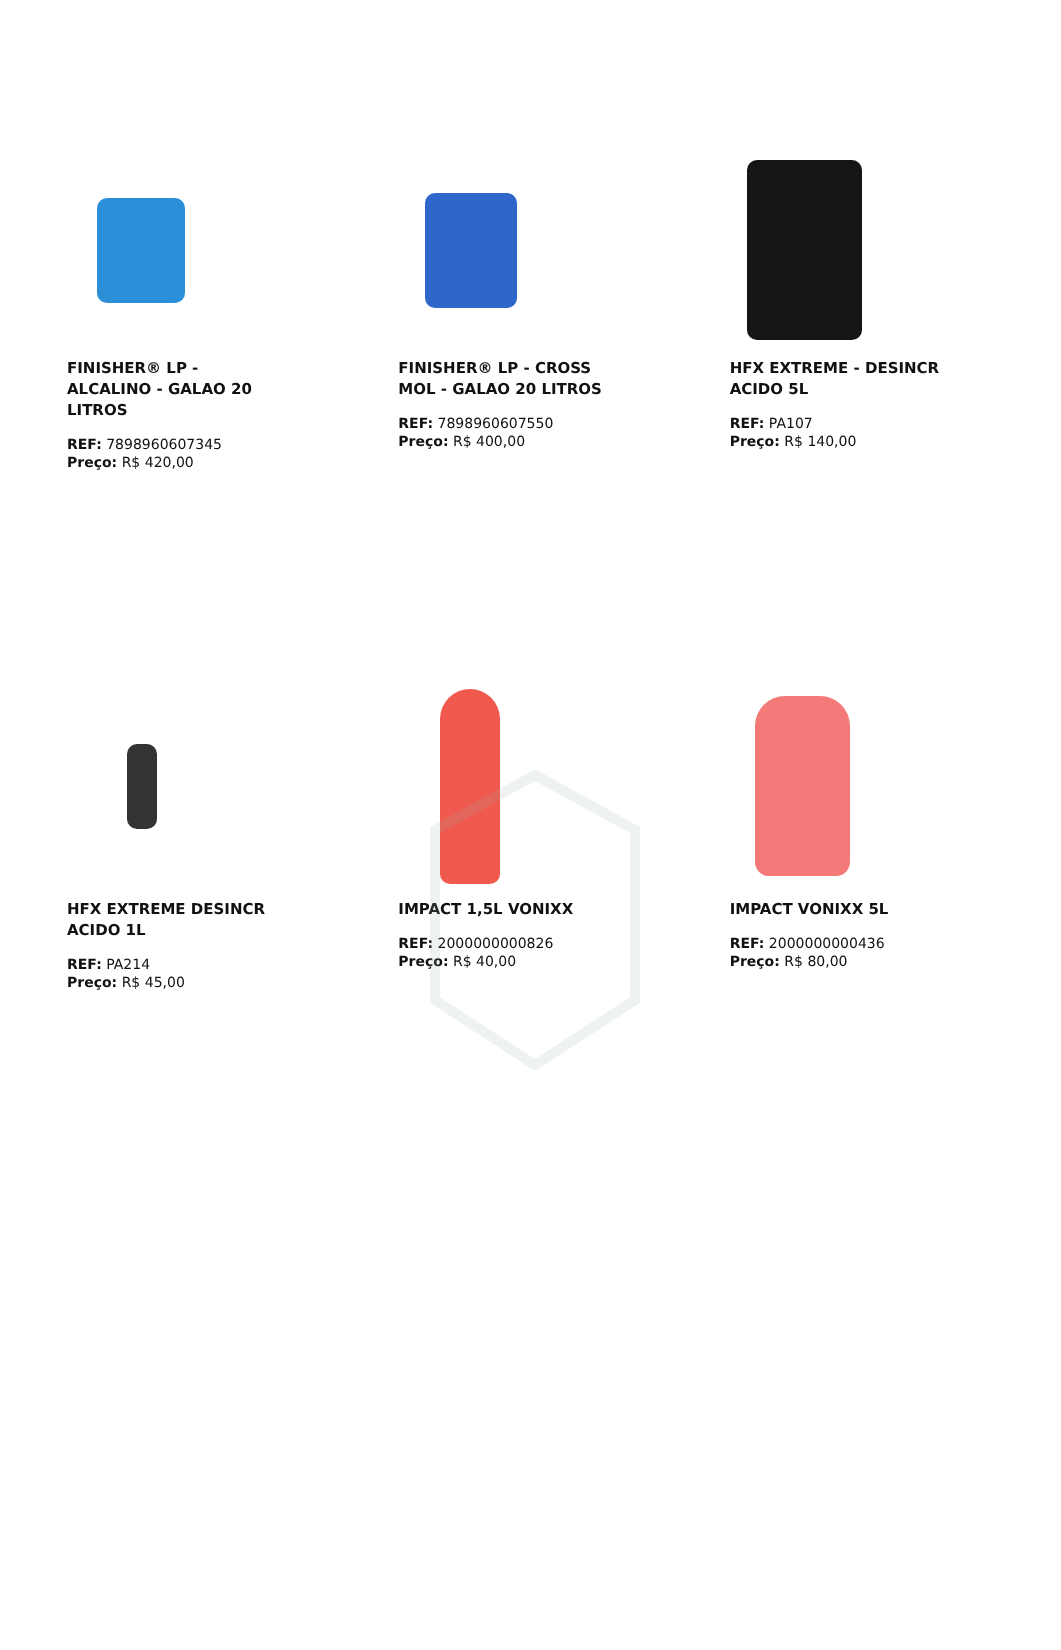FINISHER® LP - ALCALINO - GALAO 20 LITROS
REF: 7898960607345
Preço: R$ 420,00
FINISHER® LP - CROSS MOL - GALAO 20 LITROS
REF: 7898960607550
Preço: R$ 400,00
HFX EXTREME - DESINCR ACIDO 5L
REF: PA107
Preço: R$ 140,00
HFX EXTREME DESINCR ACIDO 1L
REF: PA214
Preço: R$ 45,00
IMPACT 1,5L VONIXX
REF: 2000000000826
Preço: R$ 40,00
IMPACT VONIXX 5L
REF: 2000000000436
Preço: R$ 80,00